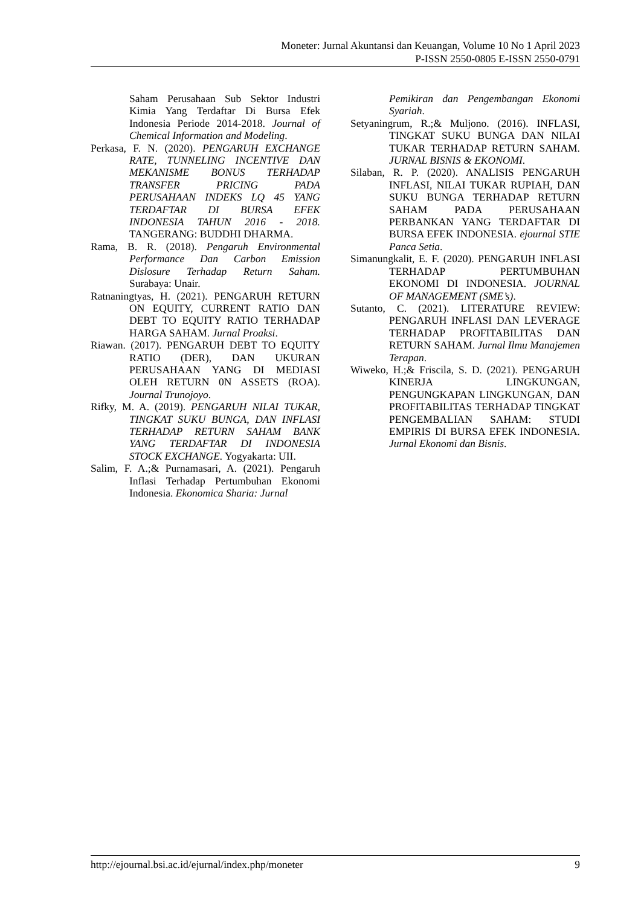Moneter: Jurnal Akuntansi dan Keuangan, Volume 10 No 1 April 2023
P-ISSN 2550-0805 E-ISSN 2550-0791
Saham Perusahaan Sub Sektor Industri Kimia Yang Terdaftar Di Bursa Efek Indonesia Periode 2014-2018. Journal of Chemical Information and Modeling.
Perkasa, F. N. (2020). PENGARUH EXCHANGE RATE, TUNNELING INCENTIVE DAN MEKANISME BONUS TERHADAP TRANSFER PRICING PADA PERUSAHAAN INDEKS LQ 45 YANG TERDAFTAR DI BURSA EFEK INDONESIA TAHUN 2016 - 2018. TANGERANG: BUDDHI DHARMA.
Rama, B. R. (2018). Pengaruh Environmental Performance Dan Carbon Emission Dislosure Terhadap Return Saham. Surabaya: Unair.
Ratnaningtyas, H. (2021). PENGARUH RETURN ON EQUITY, CURRENT RATIO DAN DEBT TO EQUITY RATIO TERHADAP HARGA SAHAM. Jurnal Proaksi.
Riawan. (2017). PENGARUH DEBT TO EQUITY RATIO (DER), DAN UKURAN PERUSAHAAN YANG DI MEDIASI OLEH RETURN 0N ASSETS (ROA). Journal Trunojoyo.
Rifky, M. A. (2019). PENGARUH NILAI TUKAR, TINGKAT SUKU BUNGA, DAN INFLASI TERHADAP RETURN SAHAM BANK YANG TERDAFTAR DI INDONESIA STOCK EXCHANGE. Yogyakarta: UII.
Salim, F. A.;& Purnamasari, A. (2021). Pengaruh Inflasi Terhadap Pertumbuhan Ekonomi Indonesia. Ekonomica Sharia: Jurnal
Pemikiran dan Pengembangan Ekonomi Syariah.
Setyaningrum, R.;& Muljono. (2016). INFLASI, TINGKAT SUKU BUNGA DAN NILAI TUKAR TERHADAP RETURN SAHAM. JURNAL BISNIS & EKONOMI.
Silaban, R. P. (2020). ANALISIS PENGARUH INFLASI, NILAI TUKAR RUPIAH, DAN SUKU BUNGA TERHADAP RETURN SAHAM PADA PERUSAHAAN PERBANKAN YANG TERDAFTAR DI BURSA EFEK INDONESIA. ejournal STIE Panca Setia.
Simanungkalit, E. F. (2020). PENGARUH INFLASI TERHADAP PERTUMBUHAN EKONOMI DI INDONESIA. JOURNAL OF MANAGEMENT (SME’s).
Sutanto, C. (2021). LITERATURE REVIEW: PENGARUH INFLASI DAN LEVERAGE TERHADAP PROFITABILITAS DAN RETURN SAHAM. Jurnal Ilmu Manajemen Terapan.
Wiweko, H.;& Friscila, S. D. (2021). PENGARUH KINERJA LINGKUNGAN, PENGUNGKAPAN LINGKUNGAN, DAN PROFITABILITAS TERHADAP TINGKAT PENGEMBALIAN SAHAM: STUDI EMPIRIS DI BURSA EFEK INDONESIA. Jurnal Ekonomi dan Bisnis.
http://ejournal.bsi.ac.id/ejurnal/index.php/moneter 9